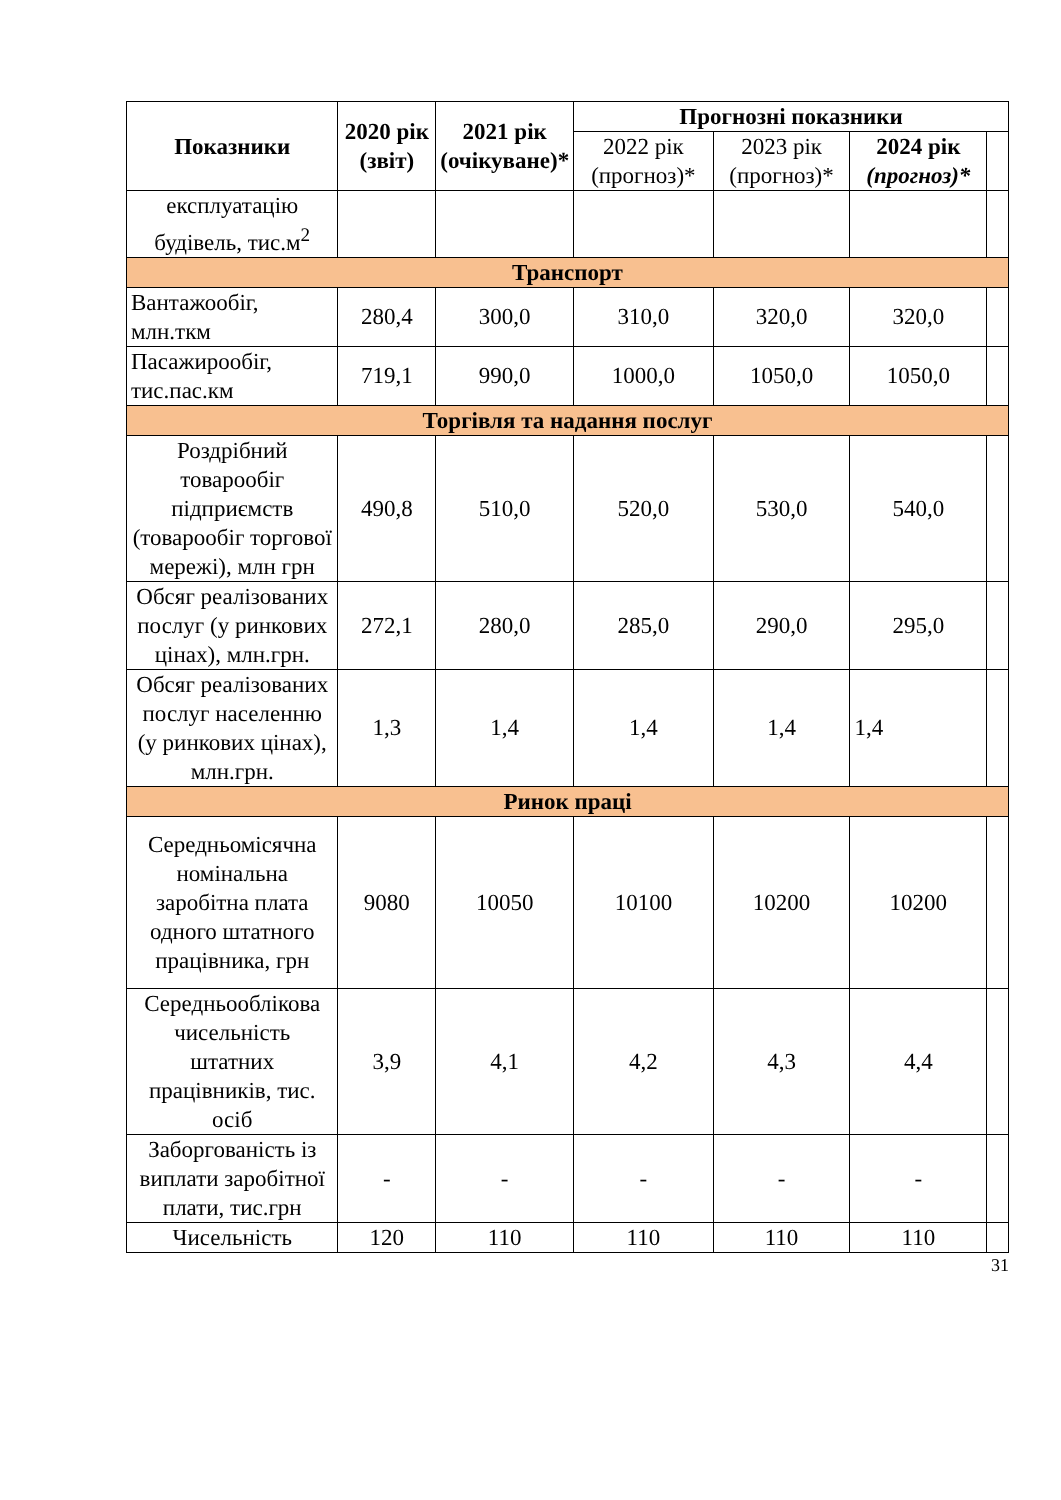| Показники | 2020 рік (звіт) | 2021 рік (очікуване)* | Прогнозні показники | | | |
| --- | --- | --- | --- | --- | --- | --- |
| | | | 2022 рік (прогноз)* | 2023 рік (прогноз)* | 2024 рік (прогноз)* | |
| експлуатацію будівель, тис.м<sup>2</sup> | | | | | | |
| Транспорт | | | | | | |
| Вантажообіг, млн.ткм | 280,4 | 300,0 | 310,0 | 320,0 | 320,0 | |
| Пасажирообіг, тис.пас.км | 719,1 | 990,0 | 1000,0 | 1050,0 | 1050,0 | |
| Торгівля та надання послуг | | | | | | |
| Роздрібний товарообіг підприємств (товарообіг торгової мережі), млн грн | 490,8 | 510,0 | 520,0 | 530,0 | 540,0 | |
| Обсяг реалізованих послуг (у ринкових цінах), млн.грн. | 272,1 | 280,0 | 285,0 | 290,0 | 295,0 | |
| Обсяг реалізованих послуг населенню (у ринкових цінах), млн.грн. | 1,3 | 1,4 | 1,4 | 1,4 | 1,4 | |
| Ринок праці | | | | | | |
| Середньомісячна номінальна заробітна плата одного штатного працівника, грн | 9080 | 10050 | 10100 | 10200 | 10200 | |
| Середньооблікова чисельність штатних працівників, тис. осіб | 3,9 | 4,1 | 4,2 | 4,3 | 4,4 | |
| Заборгованість із виплати заробітної плати, тис.грн | - | - | - | - | - | |
| Чисельність | 120 | 110 | 110 | 110 | 110 | |
31